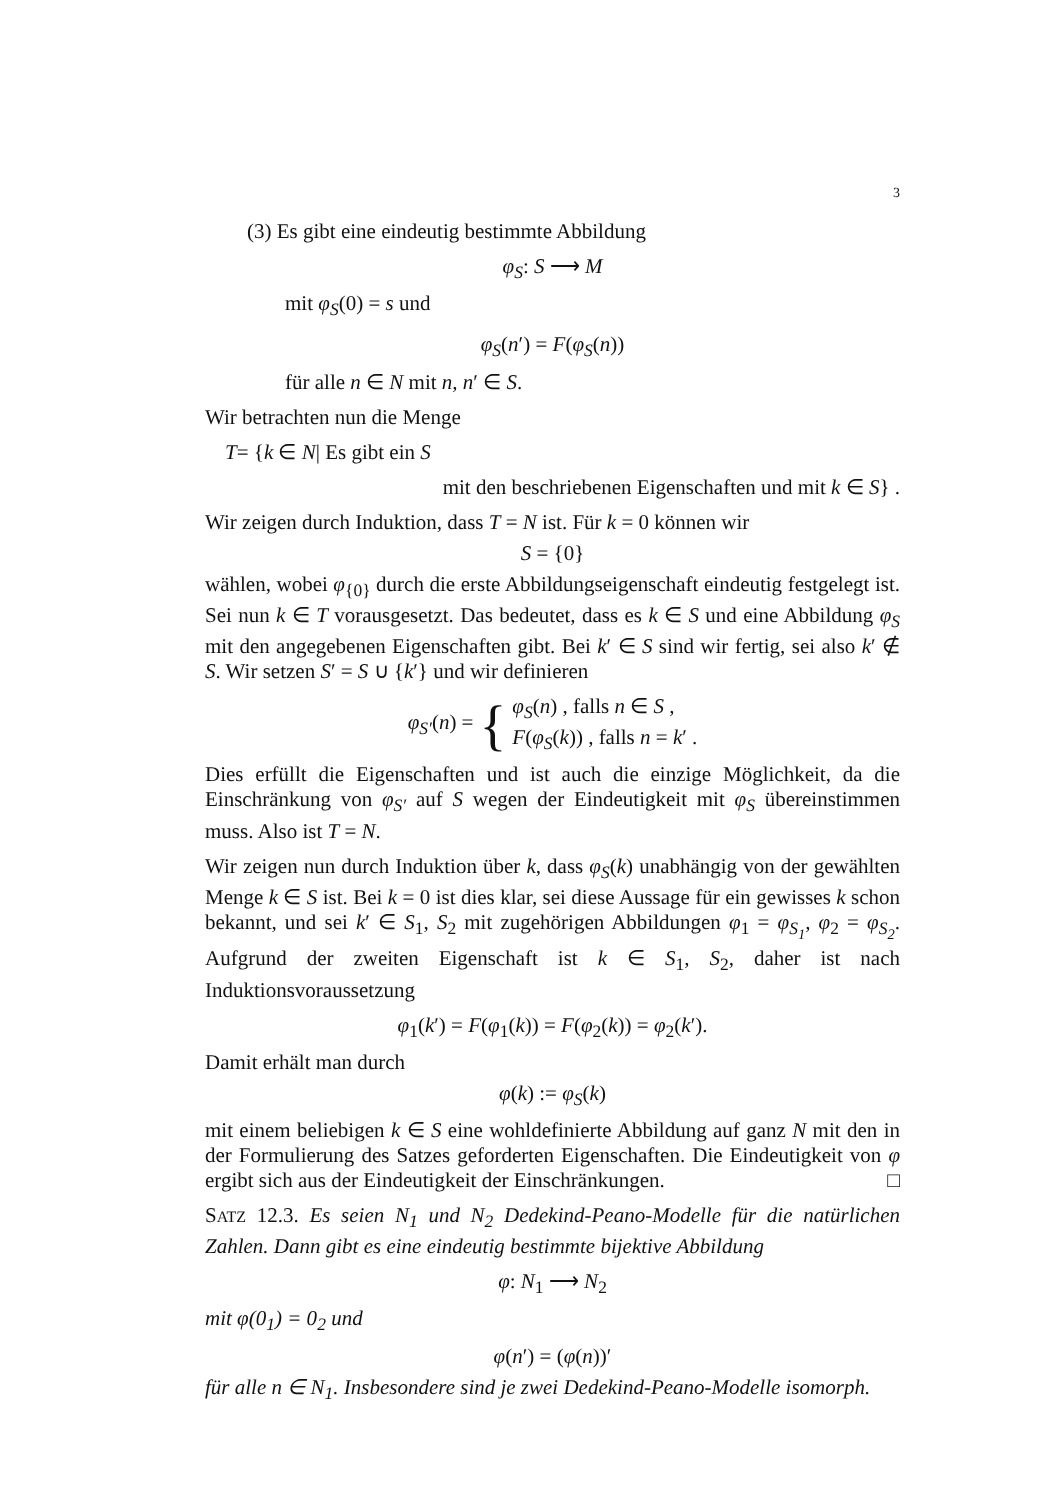3
(3) Es gibt eine eindeutig bestimmte Abbildung
φ<sub>S</sub>: S ⟶ M
mit φ<sub>S</sub>(0) = s und
φ<sub>S</sub>(n′) = F(φ<sub>S</sub>(n))
für alle n ∈ N mit n, n′ ∈ S.
Wir betrachten nun die Menge
T= {k ∈ N| Es gibt ein S
mit den beschriebenen Eigenschaften und mit k ∈ S} .
Wir zeigen durch Induktion, dass T = N ist. Für k = 0 können wir
S = {0}
wählen, wobei φ<sub>{0}</sub> durch die erste Abbildungseigenschaft eindeutig festgelegt ist. Sei nun k ∈ T vorausgesetzt. Das bedeutet, dass es k ∈ S und eine Abbildung φ<sub>S</sub> mit den angegebenen Eigenschaften gibt. Bei k′ ∈ S sind wir fertig, sei also k′ ∉ S. Wir setzen S′ = S ∪ {k′} und wir definieren
φ<sub>S′</sub>(n) = { φ<sub>S</sub>(n) , falls n ∈ S ,
F(φ<sub>S</sub>(k)) , falls n = k′ .
Dies erfüllt die Eigenschaften und ist auch die einzige Möglichkeit, da die Einschränkung von φ<sub>S′</sub> auf S wegen der Eindeutigkeit mit φ<sub>S</sub> übereinstimmen muss. Also ist T = N.
Wir zeigen nun durch Induktion über k, dass φ<sub>S</sub>(k) unabhängig von der gewählten Menge k ∈ S ist. Bei k = 0 ist dies klar, sei diese Aussage für ein gewisses k schon bekannt, und sei k′ ∈ S<sub>1</sub>, S<sub>2</sub> mit zugehörigen Abbildungen φ<sub>1</sub> = φ<sub>S<sub>1</sub></sub>, φ<sub>2</sub> = φ<sub>S<sub>2</sub></sub>. Aufgrund der zweiten Eigenschaft ist k ∈ S<sub>1</sub>, S<sub>2</sub>, daher ist nach Induktionsvoraussetzung
φ<sub>1</sub>(k′) = F(φ<sub>1</sub>(k)) = F(φ<sub>2</sub>(k)) = φ<sub>2</sub>(k′).
Damit erhält man durch
φ(k) := φ<sub>S</sub>(k)
mit einem beliebigen k ∈ S eine wohldefinierte Abbildung auf ganz N mit den in der Formulierung des Satzes geforderten Eigenschaften. Die Eindeutigkeit von φ ergibt sich aus der Eindeutigkeit der Einschränkungen. □
SATZ 12.3. Es seien N<sub>1</sub> und N<sub>2</sub> Dedekind-Peano-Modelle für die natürlichen Zahlen. Dann gibt es eine eindeutig bestimmte bijektive Abbildung
φ: N<sub>1</sub> ⟶ N<sub>2</sub>
mit φ(0<sub>1</sub>) = 0<sub>2</sub> und
φ(n′) = (φ(n))′
für alle n ∈ N<sub>1</sub>. Insbesondere sind je zwei Dedekind-Peano-Modelle isomorph.